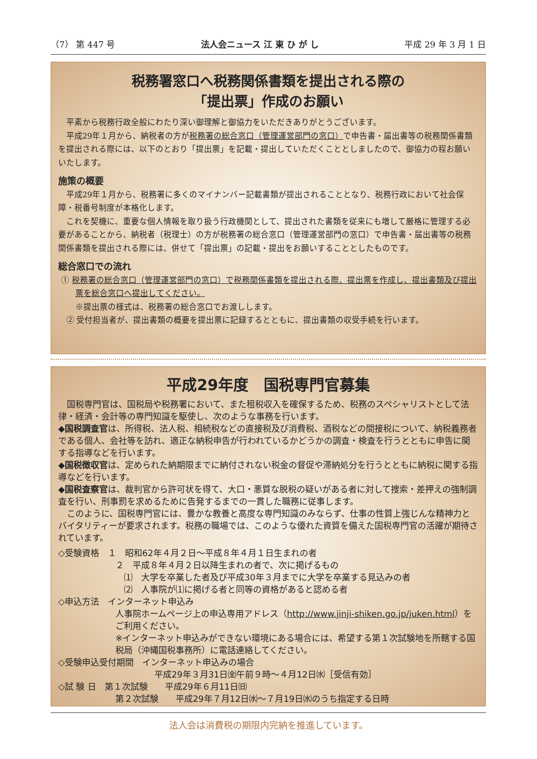（7） 第 447 号 法人会ニュース 江 東 ひ が し 平成 29 年 3 月 1 日
税務署窓口へ税務関係書類を提出される際の
「提出票」作成のお願い
平素から税務行政全般にわたり深い御理解と御協力をいただきありがとうございます。
平成29年１月から、納税者の方が税務署の総合窓口（管理運営部門の窓口）で申告書・届出書等の税務関係書類を提出される際には、以下のとおり「提出票」を記載・提出していただくこととしましたので、御協力の程お願いいたします。
施策の概要
平成29年１月から、税務署に多くのマイナンバー記載書類が提出されることとなり、税務行政において社会保障・税番号制度が本格化します。
これを契機に、重要な個人情報を取り扱う行政機関として、提出された書類を従来にも増して厳格に管理する必要があることから、納税者（税理士）の方が税務署の総合窓口（管理運営部門の窓口）で申告書・届出書等の税務関係書類を提出される際には、併せて「提出票」の記載・提出をお願いすることとしたものです。
総合窓口での流れ
① 税務署の総合窓口（管理運営部門の窓口）で税務関係書類を提出される際、提出票を作成し、提出書類及び提出票を総合窓口へ提出してください。
※提出票の様式は、税務署の総合窓口でお渡しします。
② 受付担当者が、提出書類の概要を提出票に記録するとともに、提出書類の収受手続を行います。
平成29年度　国税専門官募集
国税専門官は、国税局や税務署において、また租税収入を確保するため、税務のスペシャリストとして法律・経済・会計等の専門知識を駆使し、次のような事務を行います。
◆国税調査官は、所得税、法人税、相続税などの直接税及び消費税、酒税などの間接税について、納税義務者である個人、会社等を訪れ、適正な納税申告が行われているかどうかの調査・検査を行うとともに申告に関する指導などを行います。
◆国税徴収官は、定められた納期限までに納付されない税金の督促や滞納処分を行うとともに納税に関する指導などを行います。
◆国税査察官は、裁判官から許可状を得て、大口・悪質な脱税の疑いがある者に対して捜索・差押えの強制調査を行い、刑事罰を求めるために告発するまでの一貫した職務に従事します。
このように、国税専門官には、豊かな教養と高度な専門知識のみならず、仕事の性質上強じんな精神力とバイタリティーが要求されます。税務の職場では、このような優れた資質を備えた国税専門官の活躍が期待されています。
◇受験資格　１　昭和62年４月２日～平成８年４月１日生まれの者
２　平成８年４月２日以降生まれの者で、次に掲げるもの
　⑴　大学を卒業した者及び平成30年３月までに大学を卒業する見込みの者
　⑵　人事院が⑴に掲げる者と同等の資格があると認める者
◇申込方法　インターネット申込み
人事院ホームページ上の申込専用アドレス（http://www.jinji-shiken.go.jp/juken.html）をご利用ください。
※インターネット申込みができない環境にある場合には、希望する第１次試験地を所轄する国税局（沖縄国税事務所）に電話連絡してください。
◇受験申込受付期間　インターネット申込みの場合
平成29年３月31日㈮午前９時～４月12日㈬［受信有効］
◇試 験 日　第１次試験　　平成29年６月11日㈰
第２次試験　　平成29年７月12日㈬～７月19日㈬のうち指定する日時
法人会は消費税の期限内完納を推進しています。